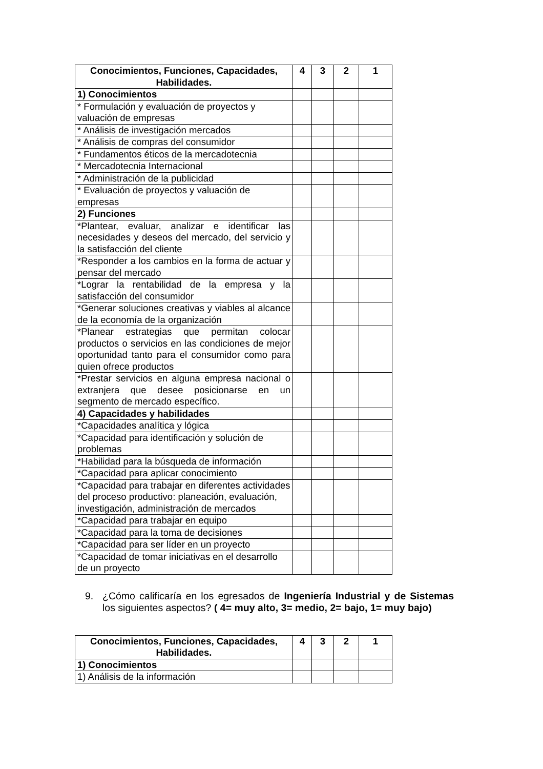| Conocimientos, Funciones, Capacidades, Habilidades. | 4 | 3 | 2 | 1 |
| --- | --- | --- | --- | --- |
| 1) Conocimientos | | | | |
| * Formulación y evaluación de proyectos y valuación de empresas | | | | |
| * Análisis de investigación mercados | | | | |
| * Análisis de compras del consumidor | | | | |
| * Fundamentos éticos de la mercadotecnia | | | | |
| * Mercadotecnia Internacional | | | | |
| * Administración de la publicidad | | | | |
| * Evaluación de proyectos y valuación de empresas | | | | |
| 2) Funciones | | | | |
| *Plantear, evaluar, analizar e identificar las necesidades y deseos del mercado, del servicio y la satisfacción del cliente | | | | |
| *Responder a los cambios en la forma de actuar y pensar del mercado | | | | |
| *Lograr la rentabilidad de la empresa y la satisfacción del consumidor | | | | |
| *Generar soluciones creativas y viables al alcance de la economía de la organización | | | | |
| *Planear estrategias que permitan colocar productos o servicios en las condiciones de mejor oportunidad tanto para el consumidor como para quien ofrece productos | | | | |
| *Prestar servicios en alguna empresa nacional o extranjera que desee posicionarse en un segmento de mercado específico. | | | | |
| 4) Capacidades y habilidades | | | | |
| *Capacidades analítica y lógica | | | | |
| *Capacidad para identificación y solución de problemas | | | | |
| *Habilidad para la búsqueda de información | | | | |
| *Capacidad para aplicar conocimiento | | | | |
| *Capacidad para trabajar en diferentes actividades del proceso productivo: planeación, evaluación, investigación, administración de mercados | | | | |
| *Capacidad para trabajar en equipo | | | | |
| *Capacidad para la toma de decisiones | | | | |
| *Capacidad para ser líder en un proyecto | | | | |
| *Capacidad de tomar iniciativas en el desarrollo de un proyecto | | | | |
9. ¿Cómo calificaría en los egresados de Ingeniería Industrial y de Sistemas los siguientes aspectos? ( 4= muy alto, 3= medio, 2= bajo, 1= muy bajo)
| Conocimientos, Funciones, Capacidades, Habilidades. | 4 | 3 | 2 | 1 |
| --- | --- | --- | --- | --- |
| 1) Conocimientos | | | | |
| 1) Análisis de la información | | | | |